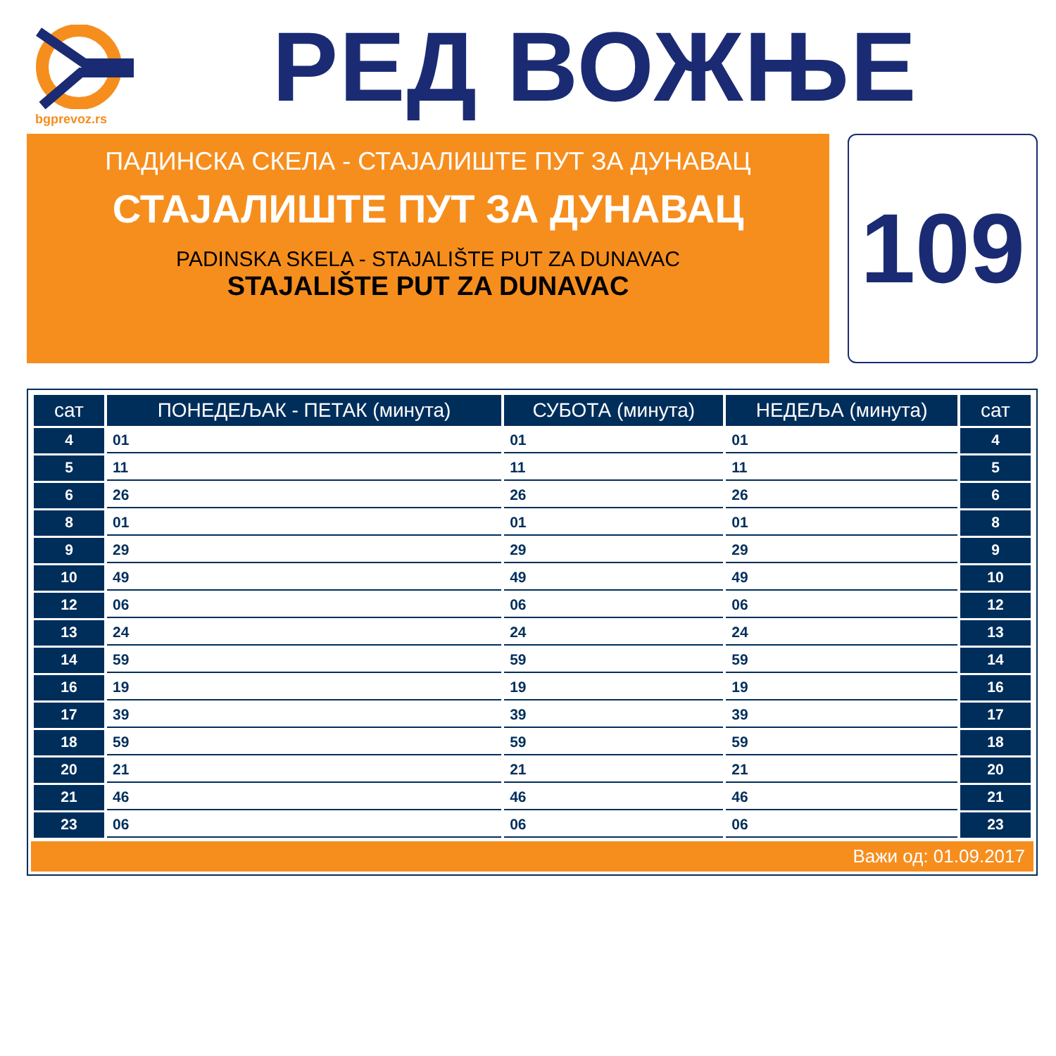bgprevoz.rs
РЕД ВОЖЊЕ
ПАДИНСКА СКЕЛА - СТАЈАЛИШТЕ ПУТ ЗА ДУНАВАЦ
СТАЈАЛИШТЕ ПУТ ЗА ДУНАВАЦ
PADINSKA SKELA - STAJALIŠTE PUT ZA DUNAVAC
STAJALIŠTE PUT ZA DUNAVAC
109
| сат | ПОНЕДЕЉАК - ПЕТАК (минута) | СУБОТА (минута) | НЕДЕЉА (минута) | сат |
| --- | --- | --- | --- | --- |
| 4 | 01 | 01 | 01 | 4 |
| 5 | 11 | 11 | 11 | 5 |
| 6 | 26 | 26 | 26 | 6 |
| 8 | 01 | 01 | 01 | 8 |
| 9 | 29 | 29 | 29 | 9 |
| 10 | 49 | 49 | 49 | 10 |
| 12 | 06 | 06 | 06 | 12 |
| 13 | 24 | 24 | 24 | 13 |
| 14 | 59 | 59 | 59 | 14 |
| 16 | 19 | 19 | 19 | 16 |
| 17 | 39 | 39 | 39 | 17 |
| 18 | 59 | 59 | 59 | 18 |
| 20 | 21 | 21 | 21 | 20 |
| 21 | 46 | 46 | 46 | 21 |
| 23 | 06 | 06 | 06 | 23 |
Важи од: 01.09.2017